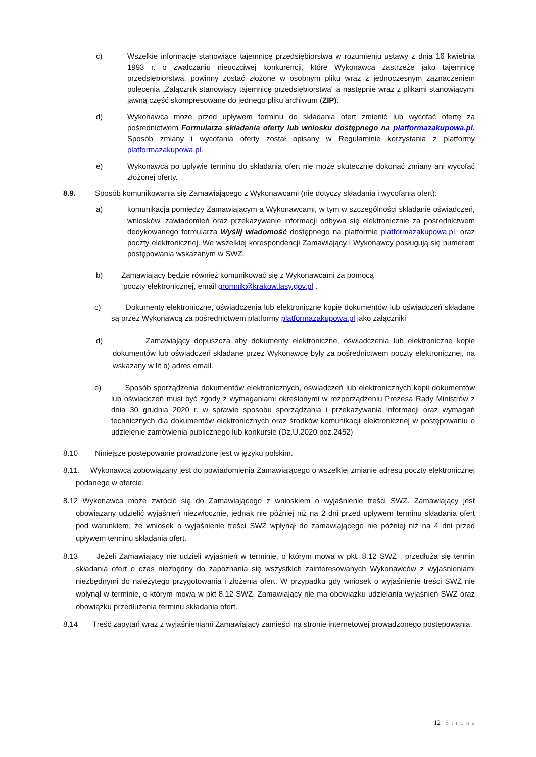c) Wszelkie informacje stanowiące tajemnicę przedsiębiorstwa w rozumieniu ustawy z dnia 16 kwietnia 1993 r. o zwalczaniu nieuczciwej konkurencji, które Wykonawca zastrzeże jako tajemnicę przedsiębiorstwa, powinny zostać złożone w osobnym pliku wraz z jednoczesnym zaznaczeniem polecenia „Załącznik stanowiący tajemnicę przedsiębiorstwa” a następnie wraz z plikami stanowiącymi jawną część skompresowane do jednego pliku archiwum (ZIP).
d) Wykonawca może przed upływem terminu do składania ofert zmienić lub wycofać ofertę za pośrednictwem Formularza składania oferty lub wniosku dostępnego na platformazakupowa.pl. Sposób zmiany i wycofania oferty został opisany w Regulaminie korzystania z platformy platformazakupowa.pl.
e) Wykonawca po upływie terminu do składania ofert nie może skutecznie dokonać zmiany ani wycofać złożonej oferty.
8.9. Sposób komunikowania się Zamawiającego z Wykonawcami (nie dotyczy składania i wycofania ofert):
a) komunikacja pomiędzy Zamawiającym a Wykonawcami, w tym w szczególności składanie oświadczeń, wniosków, zawiadomień oraz przekazywanie informacji odbywa się elektronicznie za pośrednictwem dedykowanego formularza Wyślij wiadomość dostępnego na platformie platformazakupowa.pl. oraz poczty elektronicznej. We wszelkiej korespondencji Zamawiający i Wykonawcy posługują się numerem postępowania wskazanym w SWZ.
b) Zamawiający będzie również komunikować się z Wykonawcami za pomocą
poczty elektronicznej, email gromnik@krakow.lasy.gov.pl .
c) Dokumenty elektroniczne, oświadczenia lub elektroniczne kopie dokumentów lub oświadczeń składane są przez Wykonawcą za pośrednictwem platformy platformazakupowa.pl jako załączniki
d) Zamawiający dopuszcza aby dokumenty elektroniczne, oświadczenia lub elektroniczne kopie dokumentów lub oświadczeń składane przez Wykonawcę były za pośrednictwem poczty elektronicznej, na wskazany w lit b) adres email.
e) Sposób sporządzenia dokumentów elektronicznych, oświadczeń lub elektronicznych kopii dokumentów lub oświadczeń musi być zgody z wymaganiami określonymi w rozporządzeniu Prezesa Rady Ministrów z dnia 30 grudnia 2020 r. w sprawie sposobu sporządzania i przekazywania informacji oraz wymagań technicznych dla dokumentów elektronicznych oraz środków komunikacji elektronicznej w postępowaniu o udzielenie zamówienia publicznego lub konkursie (Dz.U.2020 poz.2452)
8.10 Niniejsze postępowanie prowadzone jest w języku polskim.
8.11. Wykonawca zobowiązany jest do powiadomienia Zamawiającego o wszelkiej zmianie adresu poczty elektronicznej podanego w ofercie.
8.12 Wykonawca może zwrócić się do Zamawiającego z wnioskiem o wyjaśnienie treści SWZ. Zamawiający jest obowiązany udzielić wyjaśnień niezwłocznie, jednak nie później niż na 2 dni przed upływem terminu składania ofert pod warunkiem, że wniosek o wyjaśnienie treści SWZ wpłynął do zamawiającego nie później niż na 4 dni przed upływem terminu składania ofert.
8.13 Jeżeli Zamawiający nie udzieli wyjaśnień w terminie, o którym mowa w pkt. 8.12 SWZ , przedłuża się termin składania ofert o czas niezbędny do zapoznania się wszystkich zainteresowanych Wykonawców z wyjaśnieniami niezbędnymi do należytego przygotowania i złożenia ofert. W przypadku gdy wniosek o wyjaśnienie treści SWZ nie wpłynął w terminie, o którym mowa w pkt 8.12 SWZ, Zamawiający nie ma obowiązku udzielania wyjaśnień SWZ oraz obowiązku przedłużenia terminu składania ofert.
8.14 Treść zapytań wraz z wyjaśnieniami Zamawiający zamieści na stronie internetowej prowadzonego postępowania.
12 | Strona